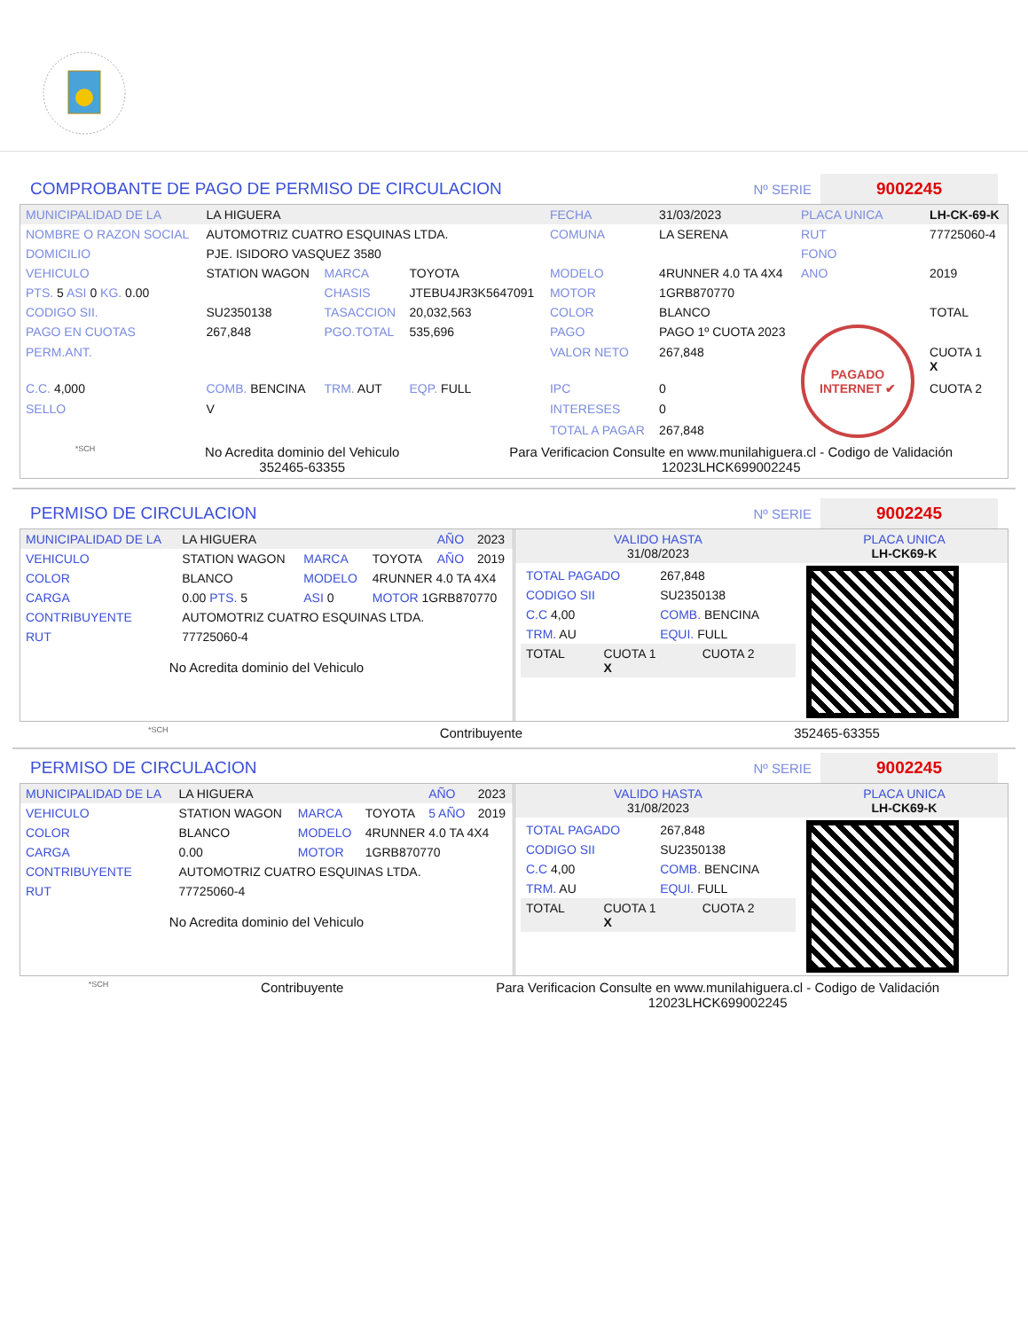COMPROBANTE DE PAGO DE PERMISO DE CIRCULACION Nº SERIE 9002245
| MUNICIPALIDAD DE LA | LA HIGUERA | | | FECHA | 31/03/2023 | PLACA UNICA | LH-CK-69-K |
| NOMBRE O RAZON SOCIAL | AUTOMOTRIZ CUATRO ESQUINAS LTDA. | | | COMUNA | LA SERENA | RUT | 77725060-4 |
| DOMICILIO | PJE. ISIDORO VASQUEZ 3580 | | | | | FONO | |
| VEHICULO | STATION WAGON | MARCA | TOYOTA | MODELO | 4RUNNER 4.0 TA 4X4 | ANO | 2019 |
| PTS. 5 ASI 0 KG. 0.00 | | CHASIS | JTEBU4JR3K5647091 | MOTOR | 1GRB870770 | | |
| CODIGO SII. | SU2350138 | TASACCION | 20,032,563 | COLOR | BLANCO | | TOTAL |
| PAGO EN CUOTAS | 267,848 | PGO.TOTAL | 535,696 | PAGO | PAGO 1º CUOTA 2023 | PAGADO INTERNET ✔ | |
| PERM.ANT. | | | | VALOR NETO | 267,848 | | CUOTA 1 X |
| C.C. 4,000 | COMB. BENCINA | TRM. AUT | EQP. FULL | IPC | 0 | | CUOTA 2 |
| SELLO | V | | | INTERESES | 0 | | |
| | | | | TOTAL A PAGAR | 267,848 | | |
*SCH No Acredita dominio del Vehiculo
352465-63355 Para Verificacion Consulte en www.munilahiguera.cl - Codigo de Validación
12023LHCK699002245
PERMISO DE CIRCULACION Nº SERIE 9002245
| MUNICIPALIDAD DE LA | LA HIGUERA | | | AÑO | 2023 |
| VEHICULO | STATION WAGON | MARCA | TOYOTA | AÑO | 2019 |
| COLOR | BLANCO | MODELO | 4RUNNER 4.0 TA 4X4 | | |
| CARGA | 0.00 PTS. 5 | ASI 0 | MOTOR 1GRB870770 | | |
| CONTRIBUYENTE | AUTOMOTRIZ CUATRO ESQUINAS LTDA. | | | | |
| RUT | 77725060-4 | | | | |
No Acredita dominio del Vehiculo
| VALIDO HASTA 31/08/2023 | PLACA UNICA LH-CK69-K |
| / TOTAL PAGADO / 267,848 / / CODIGO SII / SU2350138 / / C.C 4,00 / COMB. BENCINA / / TRM. AU / EQUI. FULL / / TOTAL / CUOTA 1 X / CUOTA 2 / | |
*SCH Contribuyente 352465-63355
PERMISO DE CIRCULACION Nº SERIE 9002245
| MUNICIPALIDAD DE LA | LA HIGUERA | | | AÑO | 2023 |
| VEHICULO | STATION WAGON | MARCA | TOYOTA | 5 AÑO | 2019 |
| COLOR | BLANCO | MODELO | 4RUNNER 4.0 TA 4X4 | | |
| CARGA | 0.00 | MOTOR | 1GRB870770 | | |
| CONTRIBUYENTE | AUTOMOTRIZ CUATRO ESQUINAS LTDA. | | | | |
| RUT | 77725060-4 | | | | |
No Acredita dominio del Vehiculo
| VALIDO HASTA 31/08/2023 | PLACA UNICA LH-CK69-K |
| / TOTAL PAGADO / 267,848 / / CODIGO SII / SU2350138 / / C.C 4,00 / COMB. BENCINA / / TRM. AU / EQUI. FULL / / TOTAL / CUOTA 1 X / CUOTA 2 / | |
*SCH Contribuyente Para Verificacion Consulte en www.munilahiguera.cl - Codigo de Validación
12023LHCK699002245